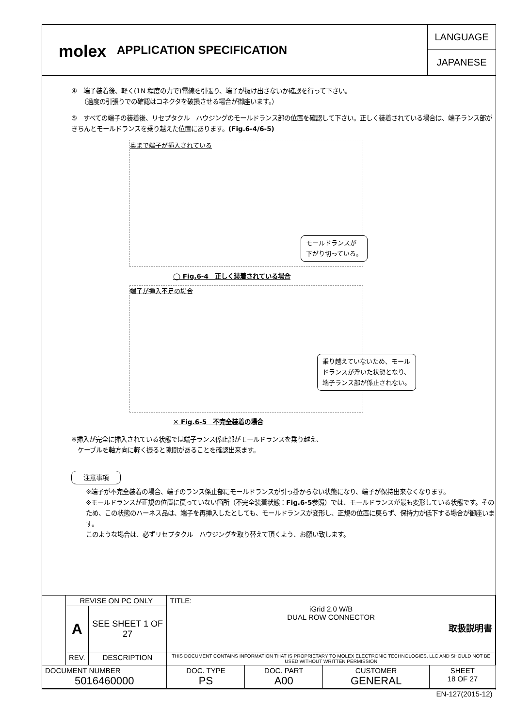molex
APPLICATION SPECIFICATION
LANGUAGE
JAPANESE
④　端子装着後、軽く(1N 程度の力で)電線を引張り、端子が抜け出さないか確認を行って下さい。
　　（過度の引張りでの確認はコネクタを破損させる場合が御座います。）
⑤　すべての端子の装着後、リセプタクル　ハウジングのモールドランス部の位置を確認して下さい。正しく装着されている場合は、端子ランス部がきちんとモールドランスを乗り越えた位置にあります。(Fig.6-4/6-5)
奥まで端子が挿入されている
モールドランスが
下がり切っている。
◯ Fig.6-4　正しく装着されている場合
端子が挿入不足の場合
乗り越えていないため、モール
ドランスが浮いた状態となり、
端子ランス部が係止されない。
✕ Fig.6-5　不完全装着の場合
※挿入が完全に挿入されている状態では端子ランス係止部がモールドランスを乗り越え、
　ケーブルを軸方向に軽く振ると隙間があることを確認出来ます。
注意事項
※端子が不完全装着の場合、端子のランス係止部にモールドランスが引っ掛からない状態になり、端子が保持出来なくなります。
※モールドランスが正規の位置に戻っていない箇所（不完全装着状態：Fig.6-5参照）では、モールドランスが最も変形している状態です。そのため、この状態のハーネス品は、端子を再挿入したとしても、モールドランスが変形し、正規の位置に戻らず、保持力が低下する場合が御座います。
このような場合は、必ずリセプタクル　ハウジングを取り替えて頂くよう、お願い致します。
| | REVISE ON PC ONLY | | TITLE: iGrid 2.0 W/B DUAL ROW CONNECTOR 取扱説明書 | | | |
| | A | SEE SHEET 1 OF 27 | | | | |
| | REV. | DESCRIPTION | THIS DOCUMENT CONTAINS INFORMATION THAT IS PROPRIETARY TO MOLEX ELECTRONIC TECHNOLOGIES, LLC AND SHOULD NOT BE USED WITHOUT WRITTEN PERMISSION | | | |
| DOCUMENT NUMBER 5016460000 | | | DOC. TYPE PS | DOC. PART A00 | CUSTOMER GENERAL | SHEET 18 OF 27 |
| EN-127(2015-12) | | | | | | |